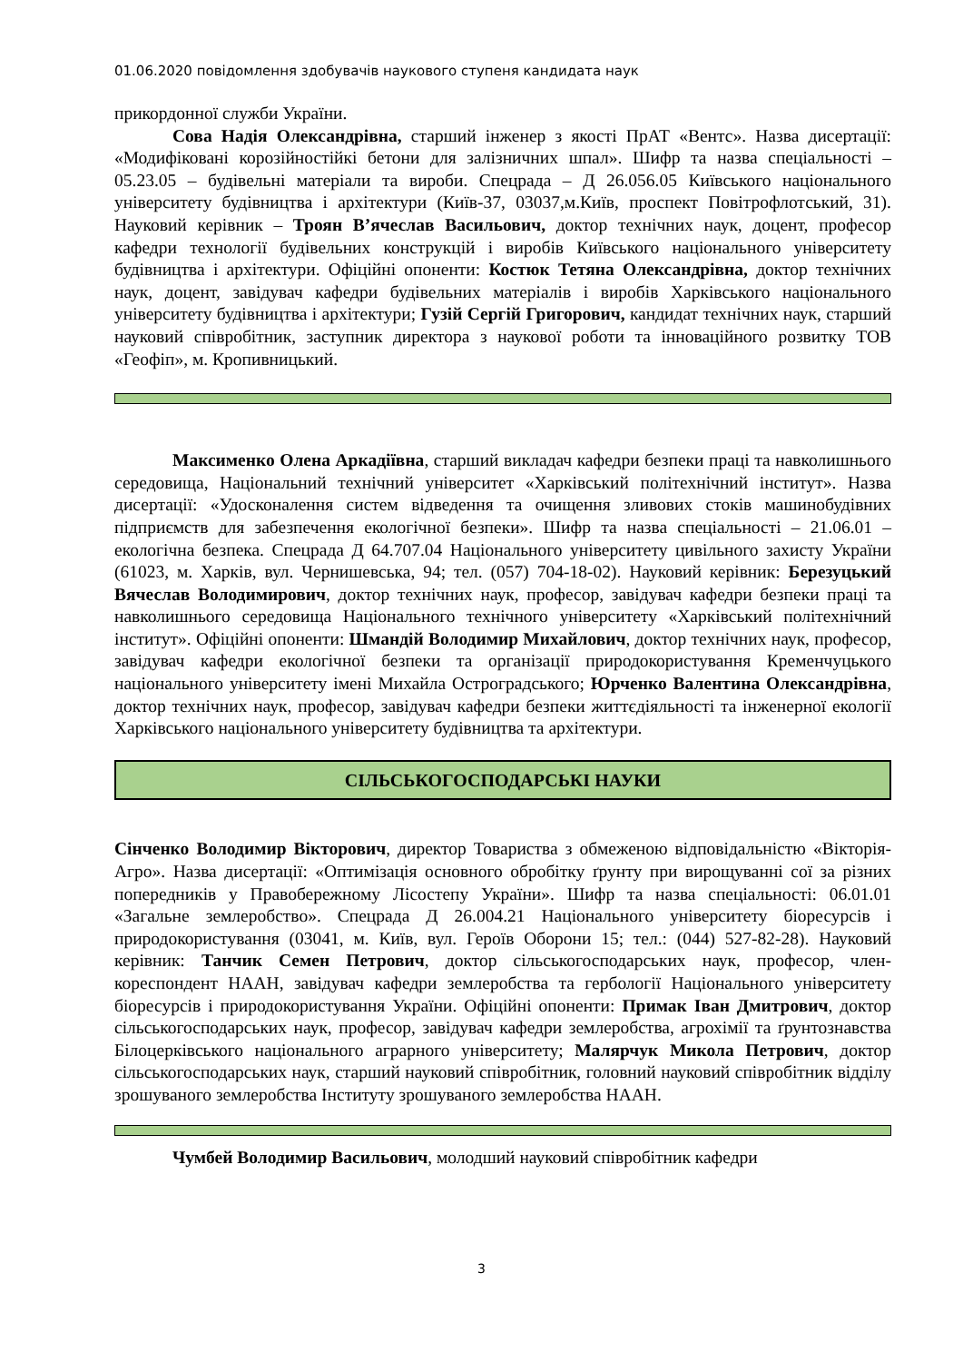01.06.2020 повідомлення здобувачів наукового ступеня кандидата наук
прикордонної служби України.
Сова Надія Олександрівна, старший інженер з якості ПрАТ «Вентс». Назва дисертації: «Модифіковані корозійностійкі бетони для залізничних шпал». Шифр та назва спеціальності – 05.23.05 – будівельні матеріали та вироби. Спецрада – Д 26.056.05 Київського національного університету будівництва і архітектури (Київ-37, 03037,м.Київ, проспект Повітрофлотський, 31). Науковий керівник – Троян В’ячеслав Васильович, доктор технічних наук, доцент, професор кафедри технології будівельних конструкцій і виробів Київського національного університету будівництва і архітектури. Офіційні опоненти: Костюк Тетяна Олександрівна, доктор технічних наук, доцент, завідувач кафедри будівельних матеріалів і виробів Харківського національного університету будівництва і архітектури; Гузій Сергій Григорович, кандидат технічних наук, старший науковий співробітник, заступник директора з наукової роботи та інноваційного розвитку ТОВ «Геофіп», м. Кропивницький.
Максименко Олена Аркадіївна, старший викладач кафедри безпеки праці та навколишнього середовища, Національний технічний університет «Харківський політехнічний інститут». Назва дисертації: «Удосконалення систем відведення та очищення зливових стоків машинобудівних підприємств для забезпечення екологічної безпеки». Шифр та назва спеціальності – 21.06.01 – екологічна безпека. Спецрада Д 64.707.04 Національного університету цивільного захисту України (61023, м. Харків, вул. Чернишевська, 94; тел. (057) 704-18-02). Науковий керівник: Березуцький Вячеслав Володимирович, доктор технічних наук, професор, завідувач кафедри безпеки праці та навколишнього середовища Національного технічного університету «Харківський політехнічний інститут». Офіційні опоненти: Шмандій Володимир Михайлович, доктор технічних наук, професор, завідувач кафедри екологічної безпеки та організації природокористування Кременчуцького національного університету імені Михайла Остроградського; Юрченко Валентина Олександрівна, доктор технічних наук, професор, завідувач кафедри безпеки життєдіяльності та інженерної екології Харківського національного університету будівництва та архітектури.
СІЛЬСЬКОГОСПОДАРСЬКІ НАУКИ
Сінченко Володимир Вікторович, директор Товариства з обмеженою відповідальністю «Вікторія-Агро». Назва дисертації: «Оптимізація основного обробітку ґрунту при вирощуванні сої за різних попередників у Правобережному Лісостепу України». Шифр та назва спеціальності: 06.01.01 «Загальне землеробство». Спецрада Д 26.004.21 Національного університету біоресурсів і природокористування (03041, м. Київ, вул. Героїв Оборони 15; тел.: (044) 527-82-28). Науковий керівник: Танчик Семен Петрович, доктор сільськогосподарських наук, професор, член-кореспондент НААН, завідувач кафедри землеробства та гербології Національного університету біоресурсів і природокористування України. Офіційні опоненти: Примак Іван Дмитрович, доктор сільськогосподарських наук, професор, завідувач кафедри землеробства, агрохімії та ґрунтознавства Білоцерківського національного аграрного університету; Малярчук Микола Петрович, доктор сільськогосподарських наук, старший науковий співробітник, головний науковий співробітник відділу зрошуваного землеробства Інституту зрошуваного землеробства НААН.
Чумбей Володимир Васильович, молодший науковий співробітник кафедри
3